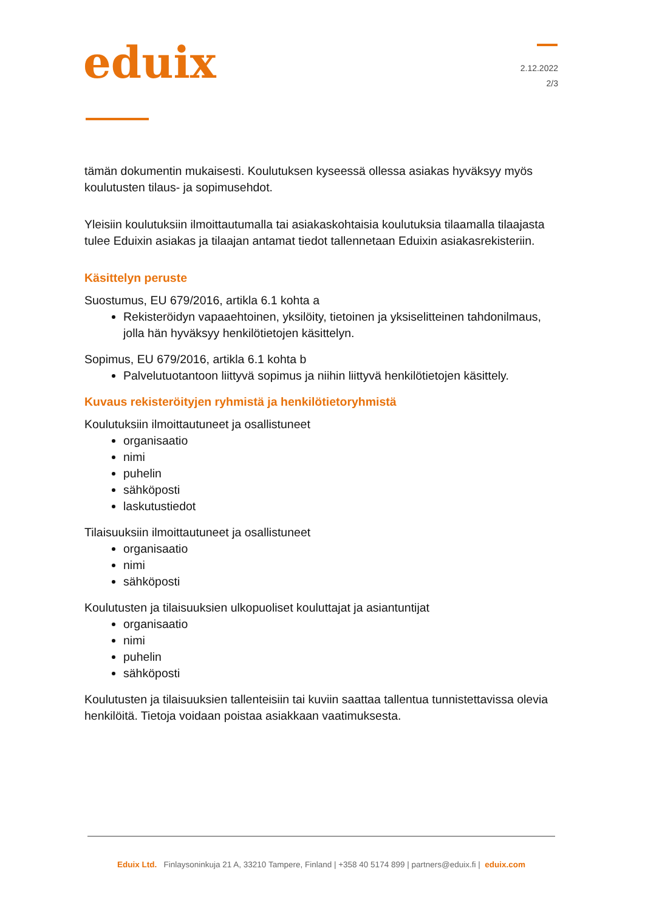eduix
2.12.2022
2/3
tämän dokumentin mukaisesti. Koulutuksen kyseessä ollessa asiakas hyväksyy myös koulutusten tilaus- ja sopimusehdot.
Yleisiin koulutuksiin ilmoittautumalla tai asiakaskohtaisia koulutuksia tilaamalla tilaajasta tulee Eduixin asiakas ja tilaajan antamat tiedot tallennetaan Eduixin asiakasrekisteriin.
Käsittelyn peruste
Suostumus, EU 679/2016, artikla 6.1 kohta a
Rekisteröidyn vapaaehtoinen, yksilöity, tietoinen ja yksiselitteinen tahdonilmaus, jolla hän hyväksyy henkilötietojen käsittelyn.
Sopimus, EU 679/2016, artikla 6.1 kohta b
Palvelutuotantoon liittyvä sopimus ja niihin liittyvä henkilötietojen käsittely.
Kuvaus rekisteröityjen ryhmistä ja henkilötietoryhmistä
Koulutuksiin ilmoittautuneet ja osallistuneet
organisaatio
nimi
puhelin
sähköposti
laskutustiedot
Tilaisuuksiin ilmoittautuneet ja osallistuneet
organisaatio
nimi
sähköposti
Koulutusten ja tilaisuuksien ulkopuoliset kouluttajat ja asiantuntijat
organisaatio
nimi
puhelin
sähköposti
Koulutusten ja tilaisuuksien tallenteisiin tai kuviin saattaa tallentua tunnistettavissa olevia henkilöitä. Tietoja voidaan poistaa asiakkaan vaatimuksesta.
Eduix Ltd. Finlaysoninkuja 21 A, 33210 Tampere, Finland | +358 40 5174 899 | partners@eduix.fi | eduix.com